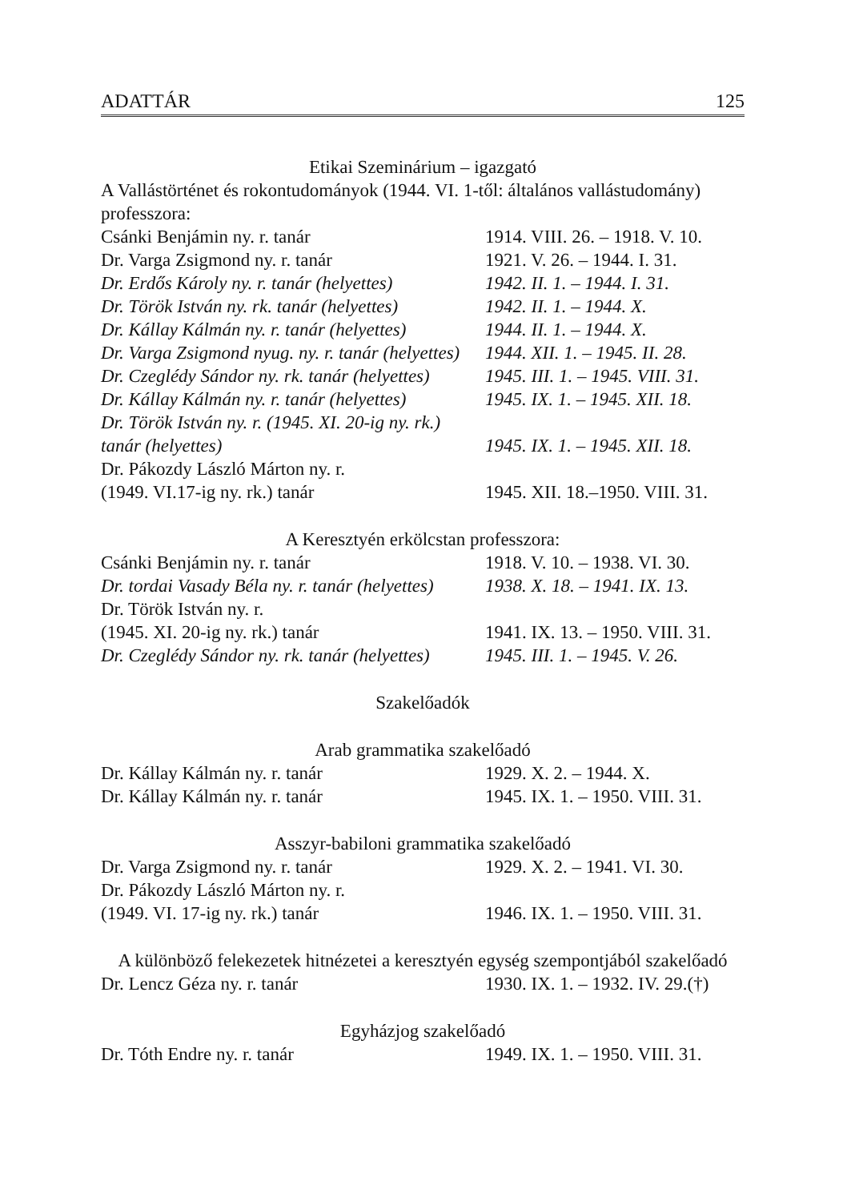ADATTÁR 125
Etikai Szeminárium – igazgató
A Vallástörténet és rokontudományok (1944. VI. 1-től: általános vallástudomány) professzora:
| Csánki Benjámin ny. r. tanár | 1914. VIII. 26. – 1918. V. 10. |
| Dr. Varga Zsigmond ny. r. tanár | 1921. V. 26. – 1944. I. 31. |
| Dr. Erdős Károly ny. r. tanár (helyettes) | 1942. II. 1. – 1944. I. 31. |
| Dr. Török István ny. rk. tanár (helyettes) | 1942. II. 1. – 1944. X. |
| Dr. Kállay Kálmán ny. r. tanár (helyettes) | 1944. II. 1. – 1944. X. |
| Dr. Varga Zsigmond nyug. ny. r. tanár (helyettes) | 1944. XII. 1. – 1945. II. 28. |
| Dr. Czeglédy Sándor ny. rk. tanár (helyettes) | 1945. III. 1. – 1945. VIII. 31. |
| Dr. Kállay Kálmán ny. r. tanár (helyettes) | 1945. IX. 1. – 1945. XII. 18. |
| Dr. Török István ny. r. (1945. XI. 20-ig ny. rk.) tanár (helyettes) | 1945. IX. 1. – 1945. XII. 18. |
| Dr. Pákozdy László Márton ny. r. (1949. VI.17-ig ny. rk.) tanár | 1945. XII. 18.–1950. VIII. 31. |
A Keresztyén erkölcstan professzora:
| Csánki Benjámin ny. r. tanár | 1918. V. 10. – 1938. VI. 30. |
| Dr. tordai Vasady Béla ny. r. tanár (helyettes) | 1938. X. 18. – 1941. IX. 13. |
| Dr. Török István ny. r. (1945. XI. 20-ig ny. rk.) tanár | 1941. IX. 13. – 1950. VIII. 31. |
| Dr. Czeglédy Sándor ny. rk. tanár (helyettes) | 1945. III. 1. – 1945. V. 26. |
Szakelőadók
Arab grammatika szakelőadó
| Dr. Kállay Kálmán ny. r. tanár | 1929. X. 2. – 1944. X. |
| Dr. Kállay Kálmán ny. r. tanár | 1945. IX. 1. – 1950. VIII. 31. |
Asszyr-babiloni grammatika szakelőadó
| Dr. Varga Zsigmond ny. r. tanár | 1929. X. 2. – 1941. VI. 30. |
| Dr. Pákozdy László Márton ny. r. (1949. VI. 17-ig ny. rk.) tanár | 1946. IX. 1. – 1950. VIII. 31. |
A különböző felekezetek hitnézetei a keresztyén egység szempontjából szakelőadó
| Dr. Lencz Géza ny. r. tanár | 1930. IX. 1. – 1932. IV. 29.(†) |
Egyházjog szakelőadó
| Dr. Tóth Endre ny. r. tanár | 1949. IX. 1. – 1950. VIII. 31. |